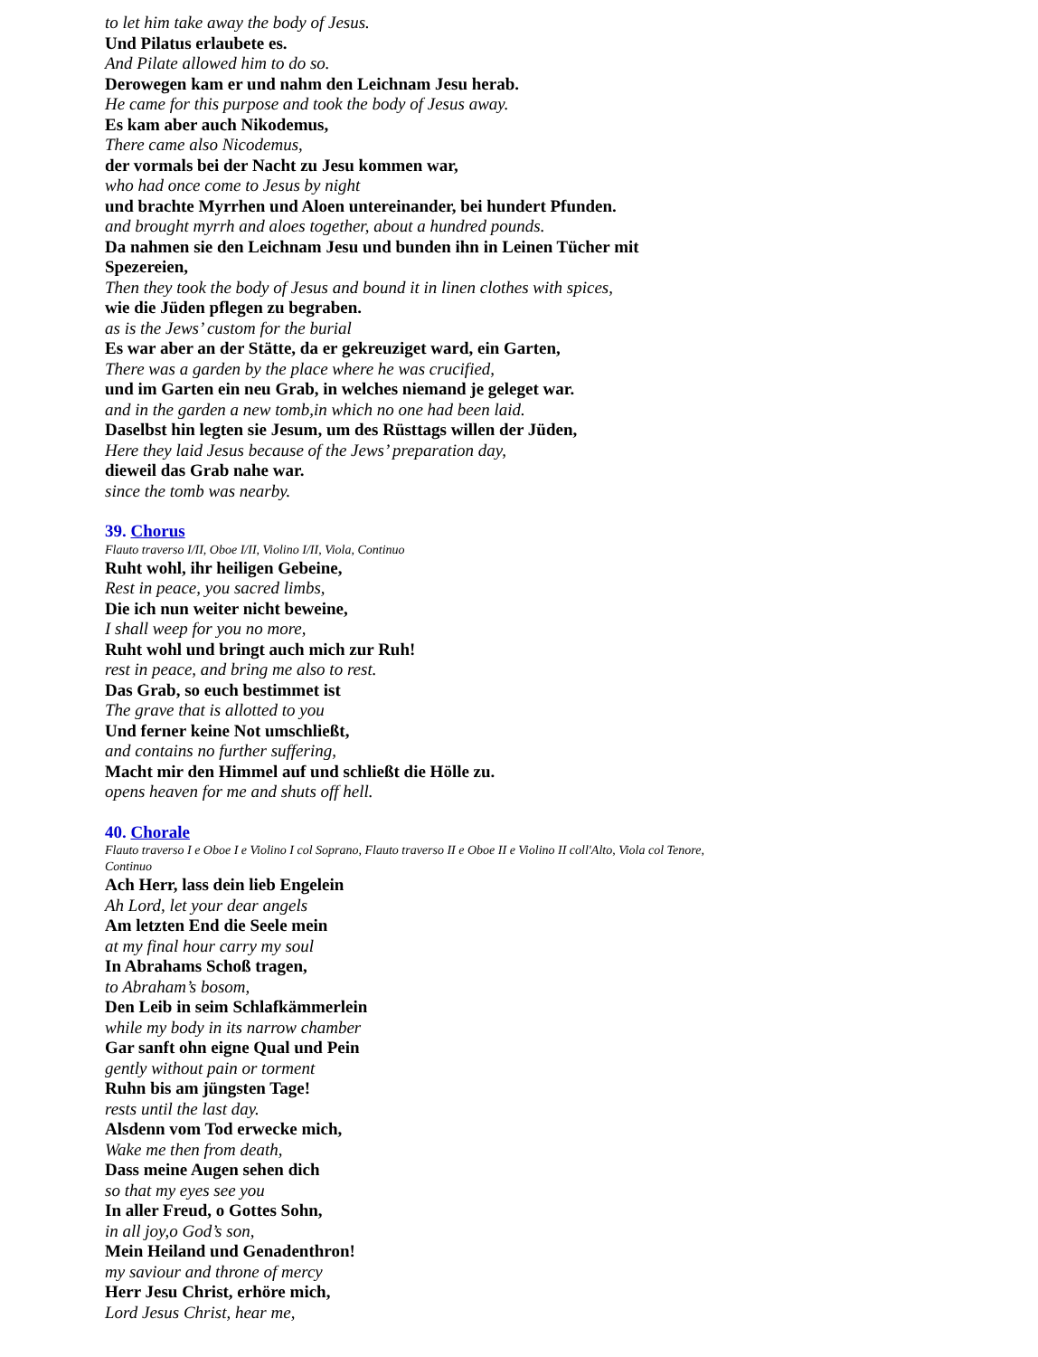to let him take away the body of Jesus.
Und Pilatus erlaubete es.
And Pilate allowed him to do so.
Derowegen kam er und nahm den Leichnam Jesu herab.
He came for this purpose and took the body of Jesus away.
Es kam aber auch Nikodemus,
There came also Nicodemus,
der vormals bei der Nacht zu Jesu kommen war,
who had once come to Jesus by night
und brachte Myrrhen und Aloen untereinander, bei hundert Pfunden.
and brought myrrh and aloes together, about a hundred pounds.
Da nahmen sie den Leichnam Jesu und bunden ihn in Leinen Tücher mit Spezereien,
Then they took the body of Jesus and bound it in linen clothes with spices,
wie die Jüden pflegen zu begraben.
as is the Jews’ custom for the burial
Es war aber an der Stätte, da er gekreuziget ward, ein Garten,
There was a garden by the place where he was crucified,
und im Garten ein neu Grab, in welches niemand je geleget war.
and in the garden a new tomb,in which no one had been laid.
Daselbst hin legten sie Jesum, um des Rüsttags willen der Jüden,
Here they laid Jesus because of the Jews’ preparation day,
dieweil das Grab nahe war.
since the tomb was nearby.
39. Chorus
Flauto traverso I/II, Oboe I/II, Violino I/II, Viola, Continuo
Ruht wohl, ihr heiligen Gebeine,
Rest in peace, you sacred limbs,
Die ich nun weiter nicht beweine,
I shall weep for you no more,
Ruht wohl und bringt auch mich zur Ruh!
rest in peace, and bring me also to rest.
Das Grab, so euch bestimmet ist
The grave that is allotted to you
Und ferner keine Not umschließt,
and contains no further suffering,
Macht mir den Himmel auf und schließt die Hölle zu.
opens heaven for me and shuts off hell.
40. Chorale
Flauto traverso I e Oboe I e Violino I col Soprano, Flauto traverso II e Oboe II e Violino II coll'Alto, Viola col Tenore, Continuo
Ach Herr, lass dein lieb Engelein
Ah Lord, let your dear angels
Am letzten End die Seele mein
at my final hour carry my soul
In Abrahams Schoß tragen,
to Abraham’s bosom,
Den Leib in seim Schlafkämmerlein
while my body in its narrow chamber
Gar sanft ohn eigne Qual und Pein
gently without pain or torment
Ruhn bis am jüngsten Tage!
rests until the last day.
Alsdenn vom Tod erwecke mich,
Wake me then from death,
Dass meine Augen sehen dich
so that my eyes see you
In aller Freud, o Gottes Sohn,
in all joy,o God’s son,
Mein Heiland und Genadenthron!
my saviour and throne of mercy
Herr Jesu Christ, erhöre mich,
Lord Jesus Christ, hear me,